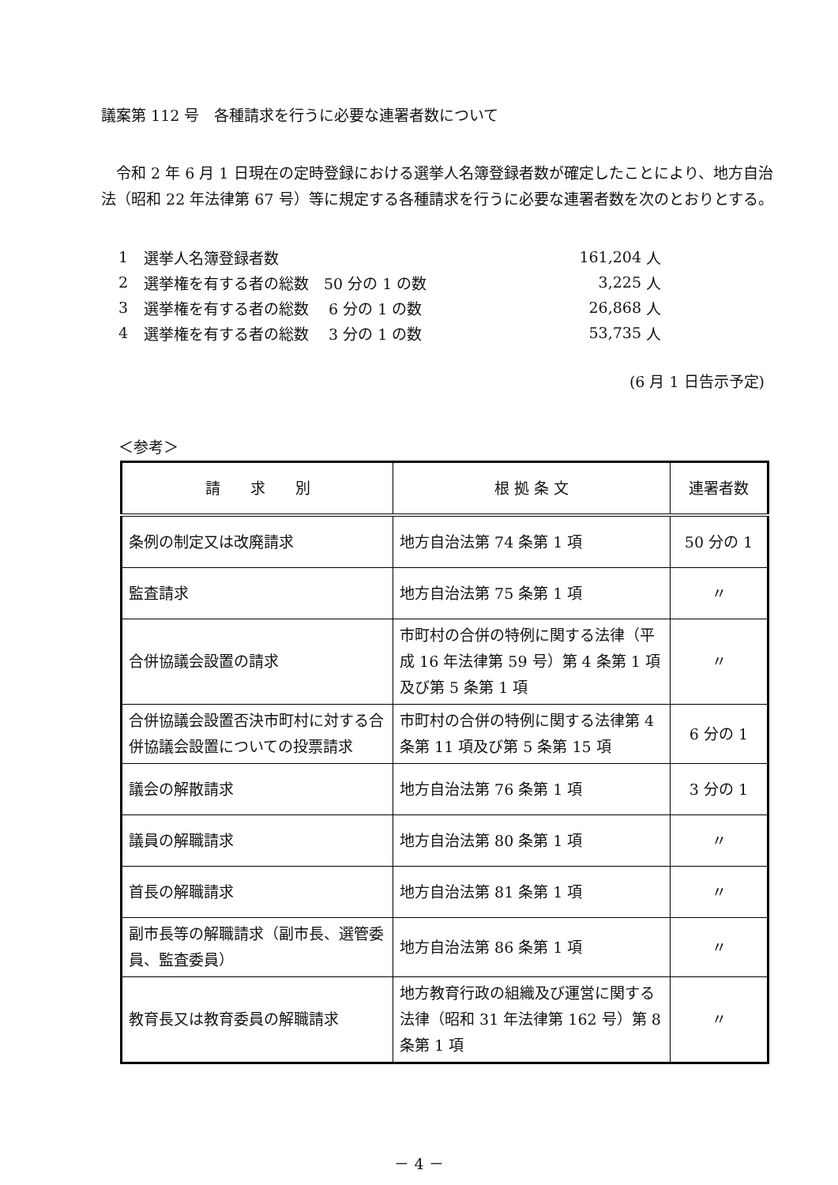議案第 112 号　各種請求を行うに必要な連署者数について
令和 2 年 6 月 1 日現在の定時登録における選挙人名簿登録者数が確定したことにより、地方自治法（昭和 22 年法律第 67 号）等に規定する各種請求を行うに必要な連署者数を次のとおりとする。
| 1 | 選挙人名簿登録者数 | 161,204 | 人 |
| 2 | 選挙権を有する者の総数 50 分の 1 の数 | 3,225 | 人 |
| 3 | 選挙権を有する者の総数 6 分の 1 の数 | 26,868 | 人 |
| 4 | 選挙権を有する者の総数 3 分の 1 の数 | 53,735 | 人 |
(6 月 1 日告示予定)
＜参考＞
| 請 求 別 | 根 拠 条 文 | 連署者数 |
| --- | --- | --- |
| 条例の制定又は改廃請求 | 地方自治法第 74 条第 1 項 | 50 分の 1 |
| 監査請求 | 地方自治法第 75 条第 1 項 | 〃 |
| 合併協議会設置の請求 | 市町村の合併の特例に関する法律（平成 16 年法律第 59 号）第 4 条第 1 項及び第 5 条第 1 項 | 〃 |
| 合併協議会設置否決市町村に対する合併協議会設置についての投票請求 | 市町村の合併の特例に関する法律第 4 条第 11 項及び第 5 条第 15 項 | 6 分の 1 |
| 議会の解散請求 | 地方自治法第 76 条第 1 項 | 3 分の 1 |
| 議員の解職請求 | 地方自治法第 80 条第 1 項 | 〃 |
| 首長の解職請求 | 地方自治法第 81 条第 1 項 | 〃 |
| 副市長等の解職請求（副市長、選管委員、監査委員） | 地方自治法第 86 条第 1 項 | 〃 |
| 教育長又は教育委員の解職請求 | 地方教育行政の組織及び運営に関する法律（昭和 31 年法律第 162 号）第 8 条第 1 項 | 〃 |
－ 4 －